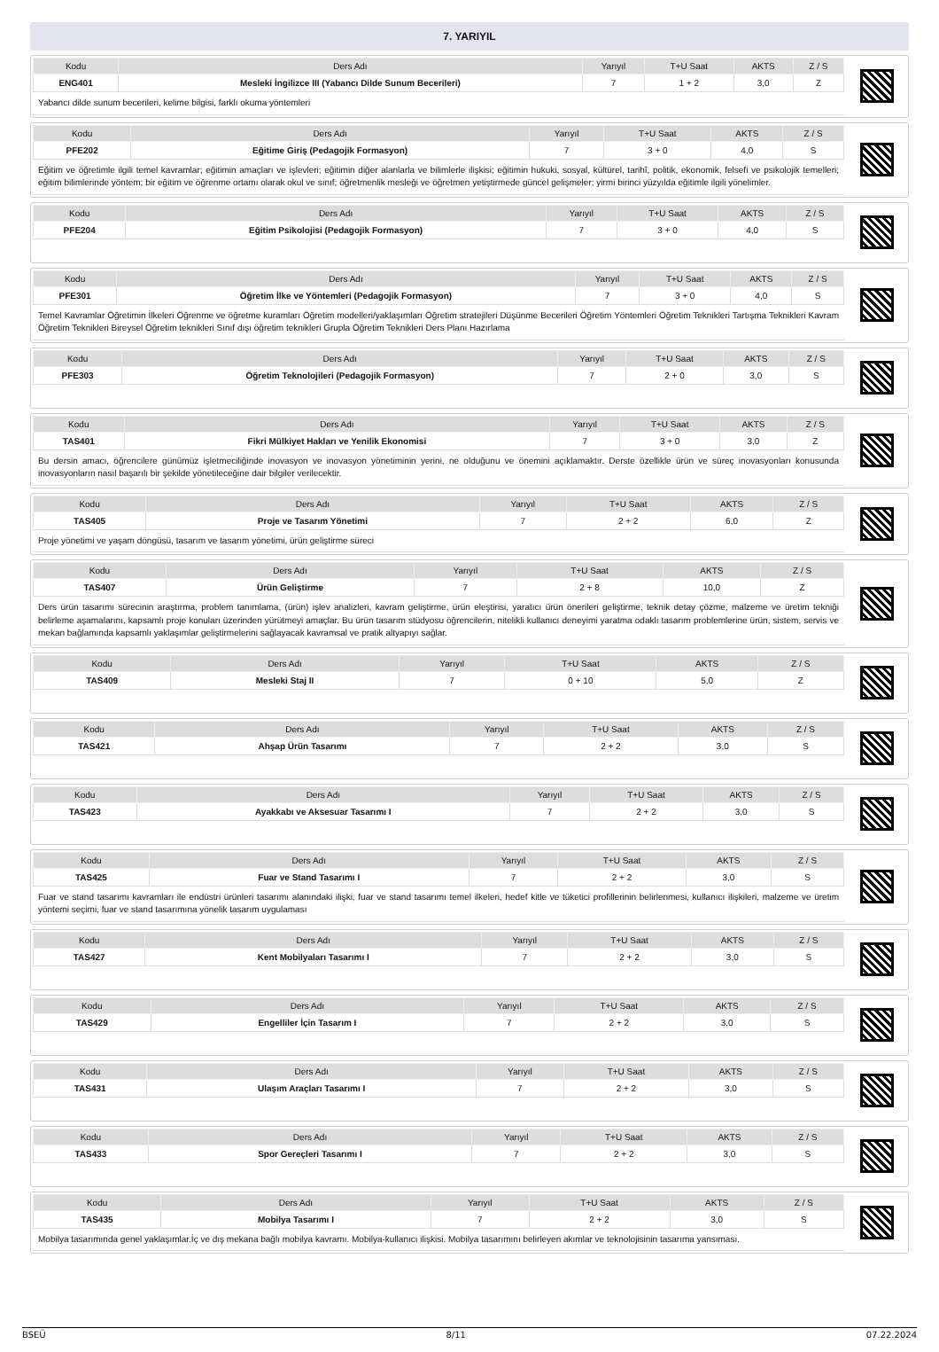7. YARIYIL
| Kodu | Ders Adı | Yarıyıl | T+U Saat | AKTS | Z / S |
| --- | --- | --- | --- | --- | --- |
| ENG401 | Mesleki İngilizce III (Yabancı Dilde Sunum Becerileri) | 7 | 1 + 2 | 3,0 | Z |
Yabancı dilde sunum becerileri, kelime bilgisi, farklı okuma yöntemleri
| Kodu | Ders Adı | Yarıyıl | T+U Saat | AKTS | Z / S |
| --- | --- | --- | --- | --- | --- |
| PFE202 | Eğitime Giriş (Pedagojik Formasyon) | 7 | 3 + 0 | 4,0 | S |
Eğitim ve öğretimle ilgili temel kavramlar; eğitimin amaçları ve işlevleri; eğitimin diğer alanlarla ve bilimlerle ilişkisi; eğitimin hukuki, sosyal, kültürel, tarihî, politik, ekonomik, felsefi ve psikolojik temelleri; eğitim bilimlerinde yöntem; bir eğitim ve öğrenme ortamı olarak okul ve sınıf; öğretmenlik mesleği ve öğretmen yetiştirmede güncel gelişmeler; yirmi birinci yüzyılda eğitimle ilgili yönelimler.
| Kodu | Ders Adı | Yarıyıl | T+U Saat | AKTS | Z / S |
| --- | --- | --- | --- | --- | --- |
| PFE204 | Eğitim Psikolojisi (Pedagojik Formasyon) | 7 | 3 + 0 | 4,0 | S |
| Kodu | Ders Adı | Yarıyıl | T+U Saat | AKTS | Z / S |
| --- | --- | --- | --- | --- | --- |
| PFE301 | Öğretim İlke ve Yöntemleri (Pedagojik Formasyon) | 7 | 3 + 0 | 4,0 | S |
Temel Kavramlar Öğretimin İlkeleri Öğrenme ve öğretme kuramları Öğretim modelleri/yaklaşımları Öğretim stratejileri Düşünme Becerileri Öğretim Yöntemleri Öğretim Teknikleri Tartışma Teknikleri Kavram Öğretim Teknikleri Bireysel Öğretim teknikleri Sınıf dışı öğretim teknikleri Grupla Öğretim Teknikleri Ders Planı Hazırlama
| Kodu | Ders Adı | Yarıyıl | T+U Saat | AKTS | Z / S |
| --- | --- | --- | --- | --- | --- |
| PFE303 | Öğretim Teknolojileri (Pedagojik Formasyon) | 7 | 2 + 0 | 3,0 | S |
| Kodu | Ders Adı | Yarıyıl | T+U Saat | AKTS | Z / S |
| --- | --- | --- | --- | --- | --- |
| TAS401 | Fikri Mülkiyet Hakları ve Yenilik Ekonomisi | 7 | 3 + 0 | 3,0 | Z |
Bu dersin amacı, öğrencilere günümüz işletmeciliğinde inovasyon ve inovasyon yönetiminin yerini, ne olduğunu ve önemini açıklamaktır. Derste özellikle ürün ve süreç inovasyonları konusunda inovasyonların nasıl başarılı bir şekilde yönetileceğine dair bilgiler verilecektir.
| Kodu | Ders Adı | Yarıyıl | T+U Saat | AKTS | Z / S |
| --- | --- | --- | --- | --- | --- |
| TAS405 | Proje ve Tasarım Yönetimi | 7 | 2 + 2 | 6,0 | Z |
Proje yönetimi ve yaşam döngüsü, tasarım ve tasarım yönetimi, ürün geliştirme süreci
| Kodu | Ders Adı | Yarıyıl | T+U Saat | AKTS | Z / S |
| --- | --- | --- | --- | --- | --- |
| TAS407 | Ürün Geliştirme | 7 | 2 + 8 | 10,0 | Z |
Ders ürün tasarımı sürecinin araştırma, problem tanımlama, (ürün) işlev analizleri, kavram geliştirme, ürün eleştirisi, yaratıcı ürün önerileri geliştirme, teknik detay çözme, malzeme ve üretim tekniği belirleme aşamalarını, kapsamlı proje konuları üzerinden yürütmeyi amaçlar. Bu ürün tasarım stüdyosu öğrencilerin, nitelikli kullanıcı deneyimi yaratma odaklı tasarım problemlerine ürün, sistem, servis ve mekan bağlamında kapsamlı yaklaşımlar geliştirmelerini sağlayacak kavramsal ve pratik altyapıyı sağlar.
| Kodu | Ders Adı | Yarıyıl | T+U Saat | AKTS | Z / S |
| --- | --- | --- | --- | --- | --- |
| TAS409 | Mesleki Staj II | 7 | 0 + 10 | 5,0 | Z |
| Kodu | Ders Adı | Yarıyıl | T+U Saat | AKTS | Z / S |
| --- | --- | --- | --- | --- | --- |
| TAS421 | Ahşap Ürün Tasarımı | 7 | 2 + 2 | 3,0 | S |
| Kodu | Ders Adı | Yarıyıl | T+U Saat | AKTS | Z / S |
| --- | --- | --- | --- | --- | --- |
| TAS423 | Ayakkabı ve Aksesuar Tasarımı I | 7 | 2 + 2 | 3,0 | S |
| Kodu | Ders Adı | Yarıyıl | T+U Saat | AKTS | Z / S |
| --- | --- | --- | --- | --- | --- |
| TAS425 | Fuar ve Stand Tasarımı I | 7 | 2 + 2 | 3,0 | S |
Fuar ve stand tasarımı kavramları ile endüstri ürünleri tasarımı alanındaki ilişki, fuar ve stand tasarımı temel ilkeleri, hedef kitle ve tüketici profillerinin belirlenmesi, kullanıcı ilişkileri, malzeme ve üretim yöntemi seçimi, fuar ve stand tasarımına yönelik tasarım uygulaması
| Kodu | Ders Adı | Yarıyıl | T+U Saat | AKTS | Z / S |
| --- | --- | --- | --- | --- | --- |
| TAS427 | Kent Mobilyaları Tasarımı I | 7 | 2 + 2 | 3,0 | S |
| Kodu | Ders Adı | Yarıyıl | T+U Saat | AKTS | Z / S |
| --- | --- | --- | --- | --- | --- |
| TAS429 | Engelliler İçin Tasarım I | 7 | 2 + 2 | 3,0 | S |
| Kodu | Ders Adı | Yarıyıl | T+U Saat | AKTS | Z / S |
| --- | --- | --- | --- | --- | --- |
| TAS431 | Ulaşım Araçları Tasarımı I | 7 | 2 + 2 | 3,0 | S |
| Kodu | Ders Adı | Yarıyıl | T+U Saat | AKTS | Z / S |
| --- | --- | --- | --- | --- | --- |
| TAS433 | Spor Gereçleri Tasarımı I | 7 | 2 + 2 | 3,0 | S |
| Kodu | Ders Adı | Yarıyıl | T+U Saat | AKTS | Z / S |
| --- | --- | --- | --- | --- | --- |
| TAS435 | Mobilya Tasarımı I | 7 | 2 + 2 | 3,0 | S |
Mobilya tasarımında genel yaklaşımlar.İç ve dış mekana bağlı mobilya kavramı. Mobilya-kullanıcı ilişkisi. Mobilya tasarımını belirleyen akımlar ve teknolojisinin tasarıma yansıması.
BSEÜ 8/11 07.22.2024